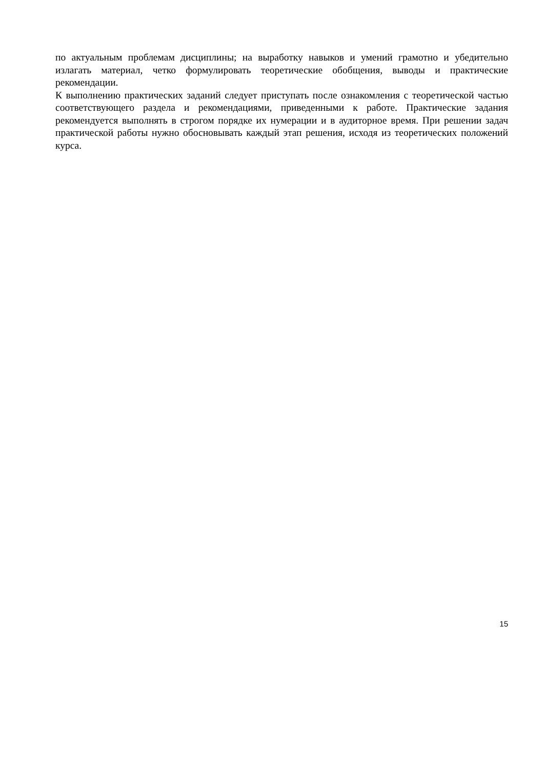по актуальным проблемам дисциплины; на выработку навыков и умений грамотно и убедительно излагать материал, четко формулировать теоретические обобщения, выводы и практические рекомендации.
К выполнению практических заданий следует приступать после ознакомления с теоретической частью соответствующего раздела и рекомендациями, приведенными к работе. Практические задания рекомендуется выполнять в строгом порядке их нумерации и в аудиторное время. При решении задач практической работы нужно обосновывать каждый этап решения, исходя из теоретических положений курса.
15